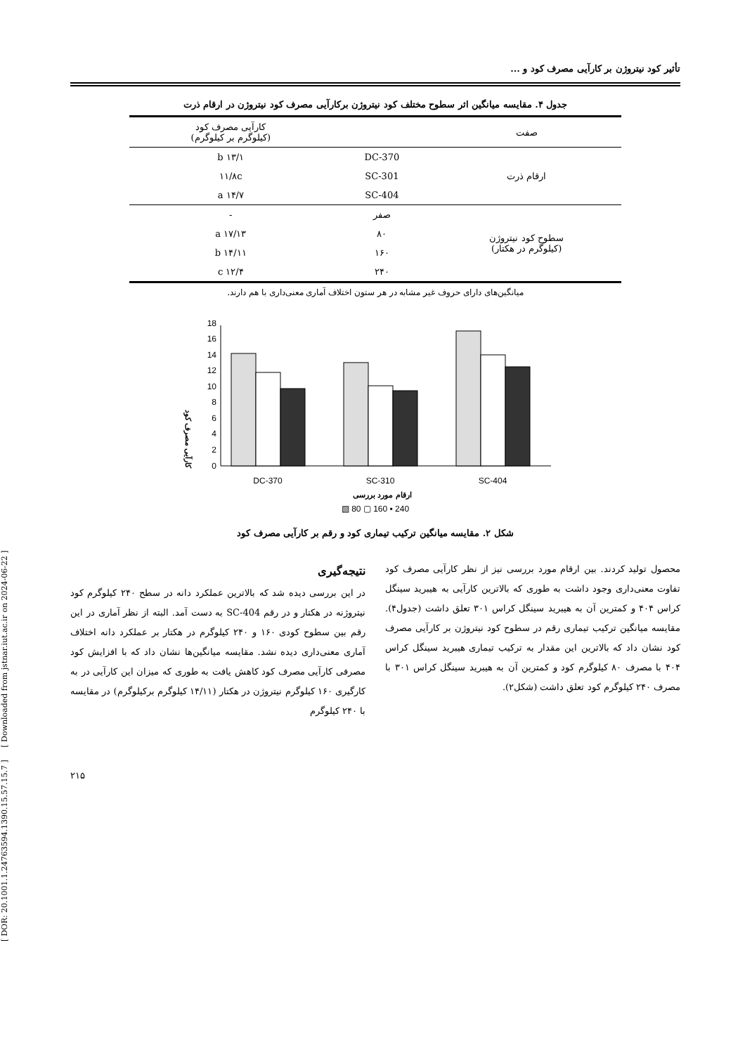[ DOR: 20.1001.1.24763594.1390.15.57.15.7 ] [ Downloaded from jstnar.iut.ac.ir on 2024-06-22 ]
تأثیر کود نیتروژن بر کارآیی مصرف کود و ...
جدول ۴. مقایسه میانگین اثر سطوح مختلف کود نیتروژن برکارآیی مصرف کود نیتروژن در ارقام ذرت
| صفت | | کارآیی مصرف کود (کیلوگرم بر کیلوگرم) |
| --- | --- | --- |
| ارقام ذرت | DC-370 | ۱۳/۱ b |
| | SC-301 | ۱۱/۸c |
| | SC-404 | ۱۴/۷ a |
| سطوح کود نیتروژن (کیلوگرم در هکتار) | صفر | - |
| | ۸۰ | ۱۷/۱۳ a |
| | ۱۶۰ | ۱۴/۱۱ b |
| | ۲۴۰ | ۱۲/۴ c |
میانگین‌های دارای حروف غیر مشابه در هر ستون اختلاف آماری معنی‌داری با هم دارند.
کارآیی مصرف کود
0
2
4
6
8
10
12
14
16
18
DC-370
SC-310
SC-404
ارقام مورد بررسی
▧ 80 ▢ 160 ▪ 240
شکل ۲. مقایسه میانگین ترکیب تیماری کود و رقم بر کارآیی مصرف کود
محصول تولید کردند. بین ارقام مورد بررسی نیز از نظر کارآیی مصرف کود تفاوت معنی‌داری وجود داشت به طوری که بالاترین کارآیی به هیبرید سینگل کراس ۴۰۴ و کمترین آن به هیبرید سینگل کراس ۳۰۱ تعلق داشت (جدول۴). مقایسه میانگین ترکیب تیماری رقم در سطوح کود نیتروژن بر کارآیی مصرف کود نشان داد که بالاترین این مقدار به ترکیب تیماری هیبرید سینگل کراس ۴۰۴ با مصرف ۸۰ کیلوگرم کود و کمترین آن به هیبرید سینگل کراس ۳۰۱ با مصرف ۲۴۰ کیلوگرم کود تعلق داشت (شکل۲).
نتیجه‌گیری
در این بررسی دیده شد که بالاترین عملکرد دانه در سطح ۲۴۰ کیلوگرم کود نیتروژنه در هکتار و در رقم SC-404 به دست آمد. البته از نظر آماری در این رقم بین سطوح کودی ۱۶۰ و ۲۴۰ کیلوگرم در هکتار بر عملکرد دانه اختلاف آماری معنی‌داری دیده نشد. مقایسه میانگین‌ها نشان داد که با افزایش کود مصرفی کارآیی مصرف کود کاهش یافت به طوری که میزان این کارآیی در به کارگیری ۱۶۰ کیلوگرم نیتروژن در هکتار (۱۴/۱۱ کیلوگرم برکیلوگرم) در مقایسه با ۲۴۰ کیلوگرم
۲۱۵